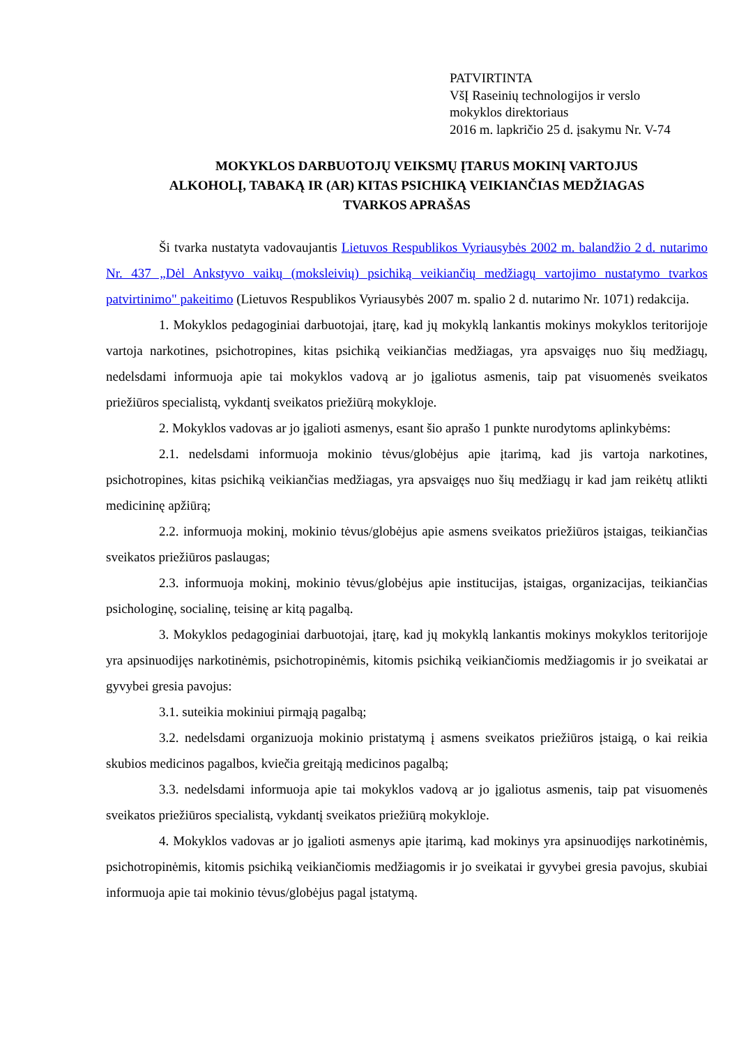PATVIRTINTA
VšĮ Raseinių technologijos ir verslo
mokyklos direktoriaus
2016 m. lapkričio 25 d. įsakymu Nr. V-74
MOKYKLOS DARBUOTOJŲ VEIKSMŲ ĮTARUS MOKINĮ VARTOJUS
ALKOHOLĮ, TABAKĄ IR (AR) KITAS PSICHIKĄ VEIKIANČIAS MEDŽIAGAS
TVARKOS APRAŠAS
Ši tvarka nustatyta vadovaujantis Lietuvos Respublikos Vyriausybės 2002 m. balandžio 2 d. nutarimo Nr. 437 „Dėl Ankstyvo vaikų (moksleivių) psichiką veikiančių medžiagų vartojimo nustatymo tvarkos patvirtinimo" pakeitimo (Lietuvos Respublikos Vyriausybės 2007 m. spalio 2 d. nutarimo Nr. 1071) redakcija.
1. Mokyklos pedagoginiai darbuotojai, įtarę, kad jų mokyklą lankantis mokinys mokyklos teritorijoje vartoja narkotines, psichotropines, kitas psichiką veikiančias medžiagas, yra apsvaigęs nuo šių medžiagų, nedelsdami informuoja apie tai mokyklos vadovą ar jo įgaliotus asmenis, taip pat visuomenės sveikatos priežiūros specialistą, vykdantį sveikatos priežiūrą mokykloje.
2. Mokyklos vadovas ar jo įgalioti asmenys, esant šio aprašo 1 punkte nurodytoms aplinkybėms:
2.1. nedelsdami informuoja mokinio tėvus/globėjus apie įtarimą, kad jis vartoja narkotines, psichotropines, kitas psichiką veikiančias medžiagas, yra apsvaigęs nuo šių medžiagų ir kad jam reikėtų atlikti medicininę apžiūrą;
2.2. informuoja mokinį, mokinio tėvus/globėjus apie asmens sveikatos priežiūros įstaigas, teikiančias sveikatos priežiūros paslaugas;
2.3. informuoja mokinį, mokinio tėvus/globėjus apie institucijas, įstaigas, organizacijas, teikiančias psichologinę, socialinę, teisinę ar kitą pagalbą.
3. Mokyklos pedagoginiai darbuotojai, įtarę, kad jų mokyklą lankantis mokinys mokyklos teritorijoje yra apsinuodijęs narkotinėmis, psichotropinėmis, kitomis psichiką veikiančiomis medžiagomis ir jo sveikatai ar gyvybei gresia pavojus:
3.1. suteikia mokiniui pirmąją pagalbą;
3.2. nedelsdami organizuoja mokinio pristatymą į asmens sveikatos priežiūros įstaigą, o kai reikia skubios medicinos pagalbos, kviečia greitąją medicinos pagalbą;
3.3. nedelsdami informuoja apie tai mokyklos vadovą ar jo įgaliotus asmenis, taip pat visuomenės sveikatos priežiūros specialistą, vykdantį sveikatos priežiūrą mokykloje.
4. Mokyklos vadovas ar jo įgalioti asmenys apie įtarimą, kad mokinys yra apsinuodijęs narkotinėmis, psichotropinėmis, kitomis psichiką veikiančiomis medžiagomis ir jo sveikatai ir gyvybei gresia pavojus, skubiai informuoja apie tai mokinio tėvus/globėjus pagal įstatymą.